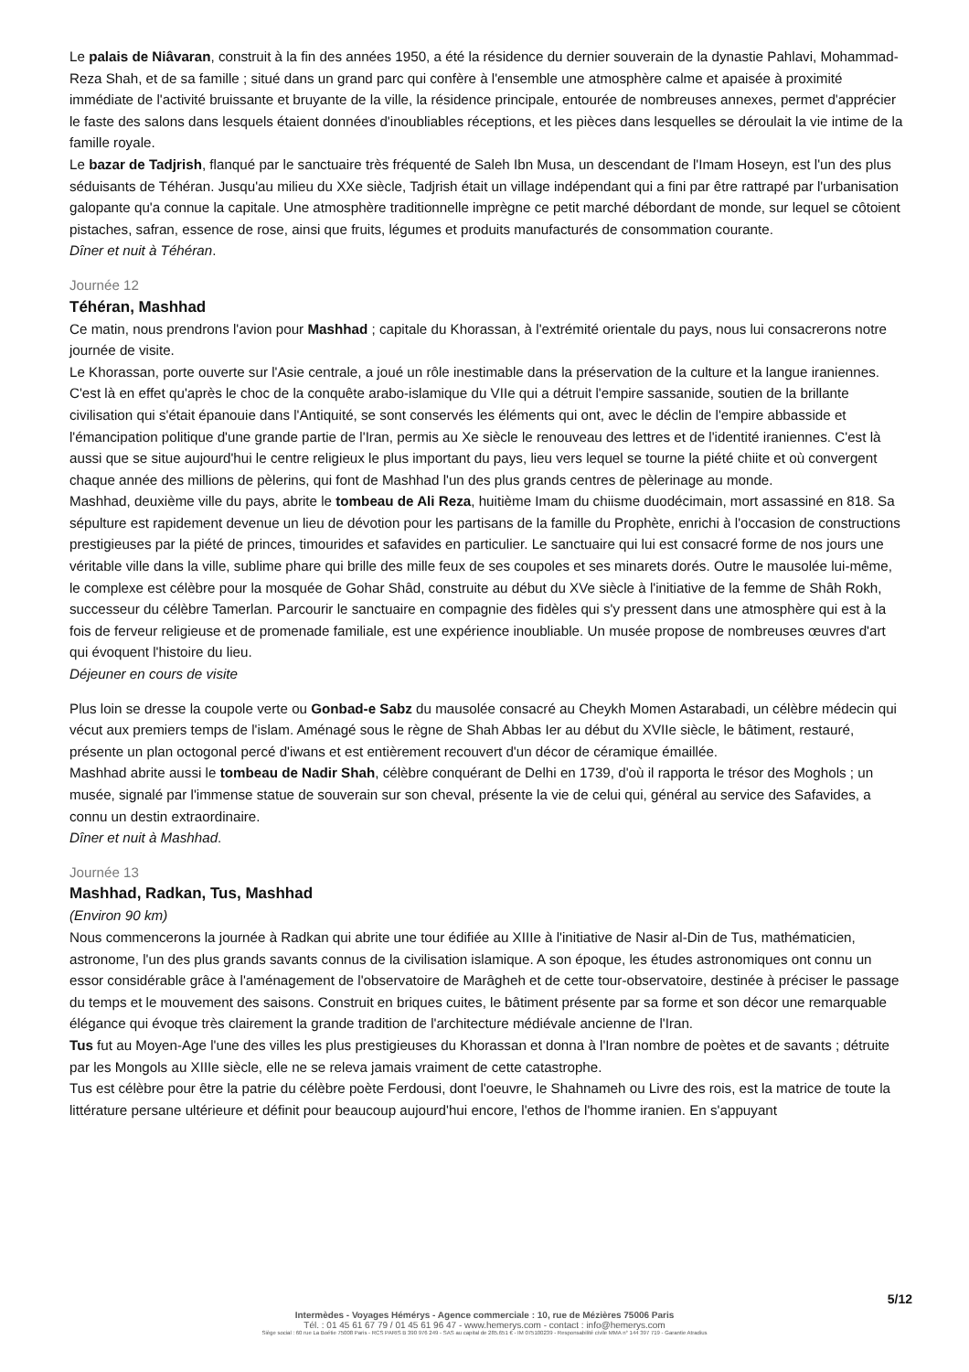Le palais de Niâvaran, construit à la fin des années 1950, a été la résidence du dernier souverain de la dynastie Pahlavi, Mohammad-Reza Shah, et de sa famille ; situé dans un grand parc qui confère à l'ensemble une atmosphère calme et apaisée à proximité immédiate de l'activité bruissante et bruyante de la ville, la résidence principale, entourée de nombreuses annexes, permet d'apprécier le faste des salons dans lesquels étaient données d'inoubliables réceptions, et les pièces dans lesquelles se déroulait la vie intime de la famille royale.
Le bazar de Tadjrish, flanqué par le sanctuaire très fréquenté de Saleh Ibn Musa, un descendant de l'Imam Hoseyn, est l'un des plus séduisants de Téhéran. Jusqu'au milieu du XXe siècle, Tadjrish était un village indépendant qui a fini par être rattrapé par l'urbanisation galopante qu'a connue la capitale. Une atmosphère traditionnelle imprègne ce petit marché débordant de monde, sur lequel se côtoient pistaches, safran, essence de rose, ainsi que fruits, légumes et produits manufacturés de consommation courante.
Dîner et nuit à Téhéran.
Journée 12
Téhéran, Mashhad
Ce matin, nous prendrons l'avion pour Mashhad ; capitale du Khorassan, à l'extrémité orientale du pays, nous lui consacrerons notre journée de visite.
Le Khorassan, porte ouverte sur l'Asie centrale, a joué un rôle inestimable dans la préservation de la culture et la langue iraniennes. C'est là en effet qu'après le choc de la conquête arabo-islamique du VIIe qui a détruit l'empire sassanide, soutien de la brillante civilisation qui s'était épanouie dans l'Antiquité, se sont conservés les éléments qui ont, avec le déclin de l'empire abbasside et l'émancipation politique d'une grande partie de l'Iran, permis au Xe siècle le renouveau des lettres et de l'identité iraniennes. C'est là aussi que se situe aujourd'hui le centre religieux le plus important du pays, lieu vers lequel se tourne la piété chiite et où convergent chaque année des millions de pèlerins, qui font de Mashhad l'un des plus grands centres de pèlerinage au monde.
Mashhad, deuxième ville du pays, abrite le tombeau de Ali Reza, huitième Imam du chiisme duodécimain, mort assassiné en 818. Sa sépulture est rapidement devenue un lieu de dévotion pour les partisans de la famille du Prophète, enrichi à l'occasion de constructions prestigieuses par la piété de princes, timourides et safavides en particulier. Le sanctuaire qui lui est consacré forme de nos jours une véritable ville dans la ville, sublime phare qui brille des mille feux de ses coupoles et ses minarets dorés. Outre le mausolée lui-même, le complexe est célèbre pour la mosquée de Gohar Shâd, construite au début du XVe siècle à l'initiative de la femme de Shâh Rokh, successeur du célèbre Tamerlan. Parcourir le sanctuaire en compagnie des fidèles qui s'y pressent dans une atmosphère qui est à la fois de ferveur religieuse et de promenade familiale, est une expérience inoubliable. Un musée propose de nombreuses œuvres d'art qui évoquent l'histoire du lieu.
Déjeuner en cours de visite
Plus loin se dresse la coupole verte ou Gonbad-e Sabz du mausolée consacré au Cheykh Momen Astarabadi, un célèbre médecin qui vécut aux premiers temps de l'islam. Aménagé sous le règne de Shah Abbas Ier au début du XVIIe siècle, le bâtiment, restauré, présente un plan octogonal percé d'iwans et est entièrement recouvert d'un décor de céramique émaillée.
Mashhad abrite aussi le tombeau de Nadir Shah, célèbre conquérant de Delhi en 1739, d'où il rapporta le trésor des Moghols ; un musée, signalé par l'immense statue de souverain sur son cheval, présente la vie de celui qui, général au service des Safavides, a connu un destin extraordinaire.
Dîner et nuit à Mashhad.
Journée 13
Mashhad, Radkan, Tus, Mashhad
(Environ 90 km)
Nous commencerons la journée à Radkan qui abrite une tour édifiée au XIIIe à l'initiative de Nasir al-Din de Tus, mathématicien, astronome, l'un des plus grands savants connus de la civilisation islamique. A son époque, les études astronomiques ont connu un essor considérable grâce à l'aménagement de l'observatoire de Marâgheh et de cette tour-observatoire, destinée à préciser le passage du temps et le mouvement des saisons. Construit en briques cuites, le bâtiment présente par sa forme et son décor une remarquable élégance qui évoque très clairement la grande tradition de l'architecture médiévale ancienne de l'Iran.
Tus fut au Moyen-Age l'une des villes les plus prestigieuses du Khorassan et donna à l'Iran nombre de poètes et de savants ; détruite par les Mongols au XIIIe siècle, elle ne se releva jamais vraiment de cette catastrophe.
Tus est célèbre pour être la patrie du célèbre poète Ferdousi, dont l'oeuvre, le Shahnameh ou Livre des rois, est la matrice de toute la littérature persane ultérieure et définit pour beaucoup aujourd'hui encore, l'ethos de l'homme iranien. En s'appuyant
5/12
Intermèdes - Voyages Hémérys - Agence commerciale : 10, rue de Mézières 75006 Paris
Tél. : 01 45 61 67 79 / 01 45 61 96 47 - www.hemerys.com - contact : info@hemerys.com
Siège social : 60 rue La Boétie 75008 Paris - RCS PARIS B 390 976 249 - SAS au capital de 285.651 € - IM 075100239 - Responsabilité civile MMA n° 144 397 719 - Garantie Atradius